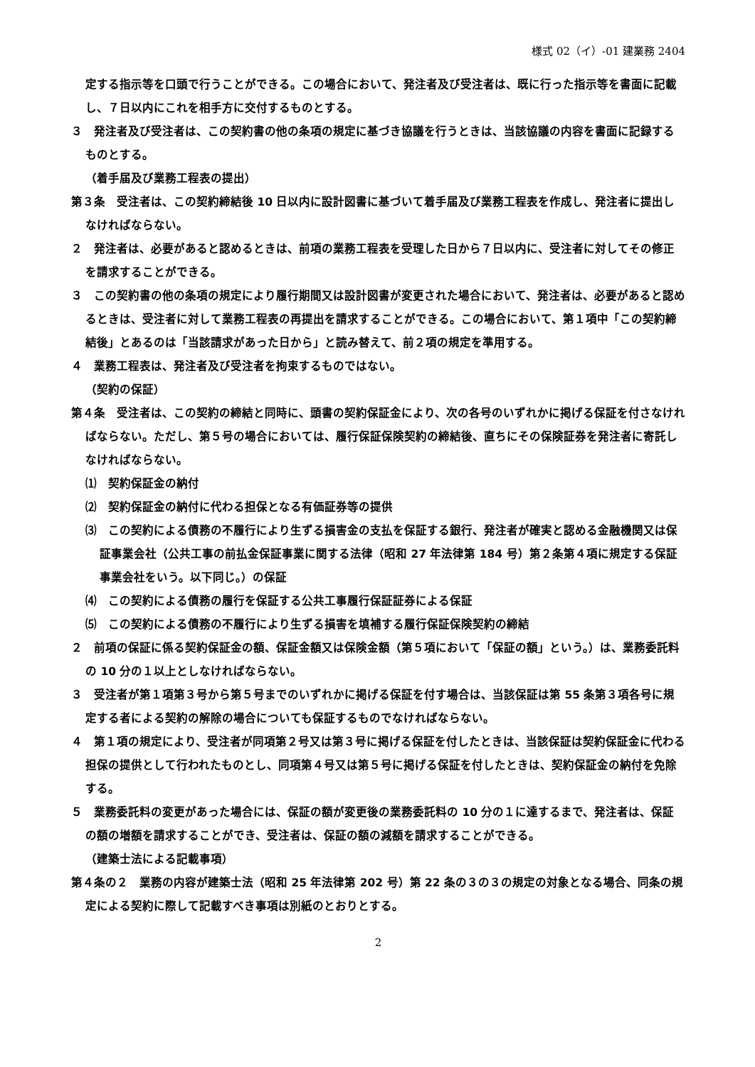様式 02（イ）-01 建業務 2404
定する指示等を口頭で行うことができる。この場合において、発注者及び受注者は、既に行った指示等を書面に記載し、７日以内にこれを相手方に交付するものとする。
３　発注者及び受注者は、この契約書の他の条項の規定に基づき協議を行うときは、当該協議の内容を書面に記録するものとする。
（着手届及び業務工程表の提出）
第３条　受注者は、この契約締結後 10 日以内に設計図書に基づいて着手届及び業務工程表を作成し、発注者に提出しなければならない。
２　発注者は、必要があると認めるときは、前項の業務工程表を受理した日から７日以内に、受注者に対してその修正を請求することができる。
３　この契約書の他の条項の規定により履行期間又は設計図書が変更された場合において、発注者は、必要があると認めるときは、受注者に対して業務工程表の再提出を請求することができる。この場合において、第１項中「この契約締結後」とあるのは「当該請求があった日から」と読み替えて、前２項の規定を準用する。
４　業務工程表は、発注者及び受注者を拘束するものではない。
（契約の保証）
第４条　受注者は、この契約の締結と同時に、頭書の契約保証金により、次の各号のいずれかに掲げる保証を付さなければならない。ただし、第５号の場合においては、履行保証保険契約の締結後、直ちにその保険証券を発注者に寄託しなければならない。
⑴　契約保証金の納付
⑵　契約保証金の納付に代わる担保となる有価証券等の提供
⑶　この契約による債務の不履行により生ずる損害金の支払を保証する銀行、発注者が確実と認める金融機関又は保証事業会社（公共工事の前払金保証事業に関する法律（昭和 27 年法律第 184 号）第２条第４項に規定する保証事業会社をいう。以下同じ。）の保証
⑷　この契約による債務の履行を保証する公共工事履行保証証券による保証
⑸　この契約による債務の不履行により生ずる損害を填補する履行保証保険契約の締結
２　前項の保証に係る契約保証金の額、保証金額又は保険金額（第５項において「保証の額」という。）は、業務委託料の 10 分の１以上としなければならない。
３　受注者が第１項第３号から第５号までのいずれかに掲げる保証を付す場合は、当該保証は第 55 条第３項各号に規定する者による契約の解除の場合についても保証するものでなければならない。
４　第１項の規定により、受注者が同項第２号又は第３号に掲げる保証を付したときは、当該保証は契約保証金に代わる担保の提供として行われたものとし、同項第４号又は第５号に掲げる保証を付したときは、契約保証金の納付を免除する。
５　業務委託料の変更があった場合には、保証の額が変更後の業務委託料の 10 分の１に達するまで、発注者は、保証の額の増額を請求することができ、受注者は、保証の額の減額を請求することができる。
（建築士法による記載事項）
第４条の２　業務の内容が建築士法（昭和 25 年法律第 202 号）第 22 条の３の３の規定の対象となる場合、同条の規定による契約に際して記載すべき事項は別紙のとおりとする。
2